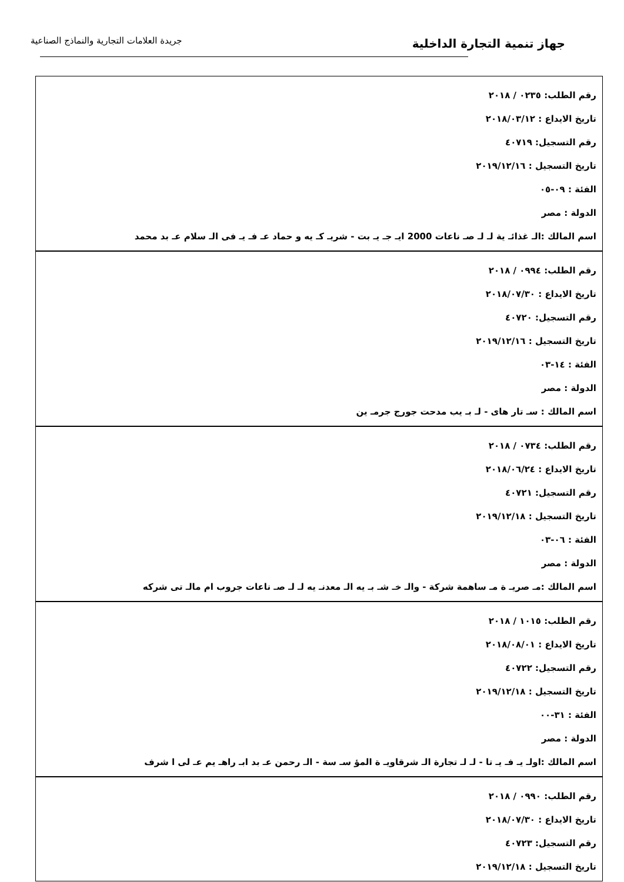جهاز تنمية التجارة الداخلية
جريدة العلامات التجارية والنماذج الصناعية
رقم الطلب: ٠٢٣٥ / ٢٠١٨
تاريخ الايداع : ٢٠١٨/٠٣/١٢
رقم التسجيل: ٤٠٧١٩
تاريخ التسجيل : ٢٠١٩/١٢/١٦
الفئة : ٠٩-٠٥
الدولة : مصر
اسم المالك :الـ غذائـ ية لـ لـ صـ ناعات 2000 ايـ جـ يـ بت - شريـ كـ يه و حماد عـ فـ يـ فى الـ سلام عـ بد محمد
رقم الطلب: ٠٩٩٤ / ٢٠١٨
تاريخ الايداع : ٢٠١٨/٠٧/٣٠
رقم التسجيل: ٤٠٧٢٠
تاريخ التسجيل : ٢٠١٩/١٢/١٦
الفئة : ١٤-٠٣
الدولة : مصر
اسم المالك : سـ تار هاى - لـ بـ يب مدحت جورج جرمـ ين
رقم الطلب: ٠٧٣٤ / ٢٠١٨
تاريخ الايداع : ٢٠١٨/٠٦/٢٤
رقم التسجيل: ٤٠٧٢١
تاريخ التسجيل : ٢٠١٩/١٢/١٨
الفئة : ٠٦-٠٣
الدولة : مصر
اسم المالك :مـ صريـ ة مـ ساهمة شركة - والـ خـ شـ بـ يه الـ معدنـ يه لـ لـ صـ ناعات جروب ام مالـ تى شركه
رقم الطلب: ١٠١٥ / ٢٠١٨
تاريخ الايداع : ٢٠١٨/٠٨/٠١
رقم التسجيل: ٤٠٧٢٢
تاريخ التسجيل : ٢٠١٩/١٢/١٨
الفئة : ٣١-٠٠
الدولة : مصر
اسم المالك :اولـ يـ فـ يـ تا - لـ لـ تجارة الـ شرقاويـ ة المؤ سـ سة - الـ رحمن عـ بد ابـ راهـ يم عـ لى ا شرف
رقم الطلب: ٠٩٩٠ / ٢٠١٨
تاريخ الايداع : ٢٠١٨/٠٧/٣٠
رقم التسجيل: ٤٠٧٢٣
تاريخ التسجيل : ٢٠١٩/١٢/١٨